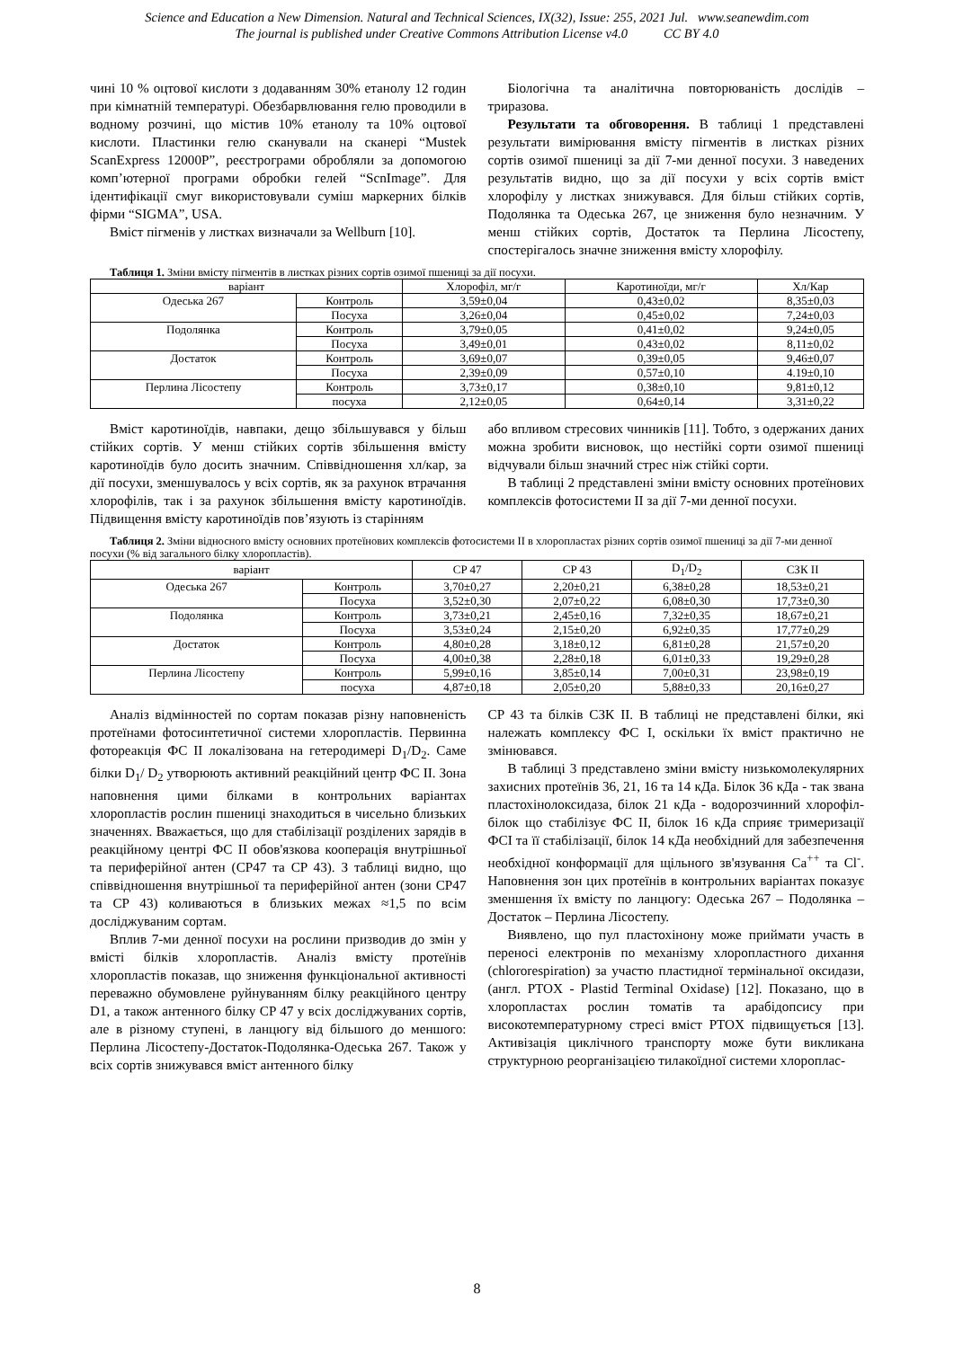Science and Education a New Dimension. Natural and Technical Sciences, IX(32), Issue: 255, 2021 Jul. www.seanewdim.com
The journal is published under Creative Commons Attribution License v4.0 CC BY 4.0
чині 10 % оцтової кислоти з додаванням 30% етанолу 12 годин при кімнатній температурі. Обезбарвлювання гелю проводили в водному розчині, що містив 10% етанолу та 10% оцтової кислоти. Пластинки гелю сканували на сканері “Mustek ScanExpress 12000P”, реєстрограми обробляли за допомогою комп’ютерної програми обробки гелей “ScnImage”. Для ідентифікації смуг використовували суміш маркерних білків фірми “SIGMA”, USA.
Вміст пігменів у листках визначали за Wellburn [10].
Біологічна та аналітична повторюваність дослідів – триразова.
Результати та обговорення. В таблиці 1 представлені результати вимірювання вмісту пігментів в листках різних сортів озимої пшениці за дії 7-ми денної посухи. З наведених результатів видно, що за дії посухи у всіх сортів вміст хлорофілу у листках знижувався. Для більш стійких сортів, Подолянка та Одеська 267, це зниження було незначним. У менш стійких сортів, Достаток та Перлина Лісостепу, спостерігалось значне зниження вмісту хлорофілу.
Таблиця 1. Зміни вмісту пігментів в листках різних сортів озимої пшениці за дії посухи.
| варіант | | Хлорофіл, мг/г | Каротиноїди, мг/г | Хл/Кар |
| --- | --- | --- | --- | --- |
| Одеська 267 | Контроль | 3,59±0,04 | 0,43±0,02 | 8,35±0,03 |
| | Посуха | 3,26±0,04 | 0,45±0,02 | 7,24±0,03 |
| Подолянка | Контроль | 3,79±0,05 | 0,41±0,02 | 9,24±0,05 |
| | Посуха | 3,49±0,01 | 0,43±0,02 | 8,11±0,02 |
| Достаток | Контроль | 3,69±0,07 | 0,39±0,05 | 9,46±0,07 |
| | Посуха | 2,39±0,09 | 0,57±0,10 | 4.19±0,10 |
| Перлина Лісостепу | Контроль | 3,73±0,17 | 0,38±0,10 | 9,81±0,12 |
| | посуха | 2,12±0,05 | 0,64±0,14 | 3,31±0,22 |
Вміст каротиноїдів, навпаки, дещо збільшувався у більш стійких сортів. У менш стійких сортів збільшення вмісту каротиноїдів було досить значним. Співвідношення хл/кар, за дії посухи, зменшувалось у всіх сортів, як за рахунок втрачання хлорофілів, так і за рахунок збільшення вмісту каротиноїдів. Підвищення вмісту каротиноїдів пов’язують із старінням
або впливом стресових чинників [11]. Тобто, з одержаних даних можна зробити висновок, що нестійкі сорти озимої пшениці відчували більш значний стрес ніж стійкі сорти.
В таблиці 2 представлені зміни вмісту основних протеїнових комплексів фотосистеми II за дії 7-ми денної посухи.
Таблиця 2. Зміни відносного вмісту основних протеїнових комплексів фотосистеми II в хлоропластах різних сортів озимої пшениці за дії 7-ми денної посухи (% від загального білку хлоропластів).
| варіант | | CP 47 | CP 43 | D<sub>1</sub>/D<sub>2</sub> | СЗК II |
| --- | --- | --- | --- | --- | --- |
| Одеська 267 | Контроль | 3,70±0,27 | 2,20±0,21 | 6,38±0,28 | 18,53±0,21 |
| | Посуха | 3,52±0,30 | 2,07±0,22 | 6,08±0,30 | 17,73±0,30 |
| Подолянка | Контроль | 3,73±0,21 | 2,45±0,16 | 7,32±0,35 | 18,67±0,21 |
| | Посуха | 3,53±0,24 | 2,15±0,20 | 6,92±0,35 | 17,77±0,29 |
| Достаток | Контроль | 4,80±0,28 | 3,18±0,12 | 6,81±0,28 | 21,57±0,20 |
| | Посуха | 4,00±0,38 | 2,28±0,18 | 6,01±0,33 | 19,29±0,28 |
| Перлина Лісостепу | Контроль | 5,99±0,16 | 3,85±0,14 | 7,00±0,31 | 23,98±0,19 |
| | посуха | 4,87±0,18 | 2,05±0,20 | 5,88±0,33 | 20,16±0,27 |
Аналіз відмінностей по сортам показав різну наповненість протеїнами фотосинтетичної системи хлоропластів. Первинна фотореакція ФС II локалізована на гетеродимері D<sub>1</sub>/D<sub>2</sub>. Саме білки D<sub>1</sub>/ D<sub>2</sub> утворюють активний реакційний центр ФС II. Зона наповнення цими білками в контрольних варіантах хлоропластів рослин пшениці знаходиться в чисельно близьких значеннях. Вважається, що для стабілізації розділених зарядів в реакційному центрі ФС II обов'язкова кооперація внутрішньої та периферійної антен (CP47 та CP 43). З таблиці видно, що співвідношення внутрішньої та периферійної антен (зони CP47 та CP 43) коливаються в близьких межах ≈1,5 по всім досліджуваним сортам.
Вплив 7-ми денної посухи на рослини призводив до змін у вмісті білків хлоропластів. Аналіз вмісту протеїнів хлоропластів показав, що зниження функціональної активності переважно обумовлене руйнуванням білку реакційного центру D1, а також антенного білку CP 47 у всіх досліджуваних сортів, але в різному ступені, в ланцюгу від більшого до меншого: Перлина Лісостепу-Достаток-Подолянка-Одеська 267. Також у всіх сортів знижувався вміст антенного білку
CP 43 та білків СЗК II. В таблиці не представлені білки, які належать комплексу ФС I, оскільки їх вміст практично не змінювався.
В таблиці 3 представлено зміни вмісту низькомолекулярних захисних протеїнів 36, 21, 16 та 14 кДа. Білок 36 кДа - так звана пластохінолоксидаза, білок 21 кДа - водорозчинний хлорофіл-білок що стабілізує ФС II, білок 16 кДа сприяє тримеризації ФСІ та її стабілізації, білок 14 кДа необхідний для забезпечення необхідної конформації для щільного зв'язування Ca<sup>++</sup> та Cl<sup>-</sup>. Наповнення зон цих протеїнів в контрольних варіантах показує зменшення їх вмісту по ланцюгу: Одеська 267 – Подолянка – Достаток – Перлина Лісостепу.
Виявлено, що пул пластохінону може приймати участь в переносі електронів по механізму хлоропластного дихання (chlororespiration) за участю пластидної термінальної оксидази, (англ. PTOX - Plastid Terminal Oxidase) [12]. Показано, що в хлоропластах рослин томатів та арабідопсису при високотемпературному стресі вміст PTOX підвищується [13]. Активізація циклічного транспорту може бути викликана структурною реорганізацією тилакоїдної системи хлороплас-
8